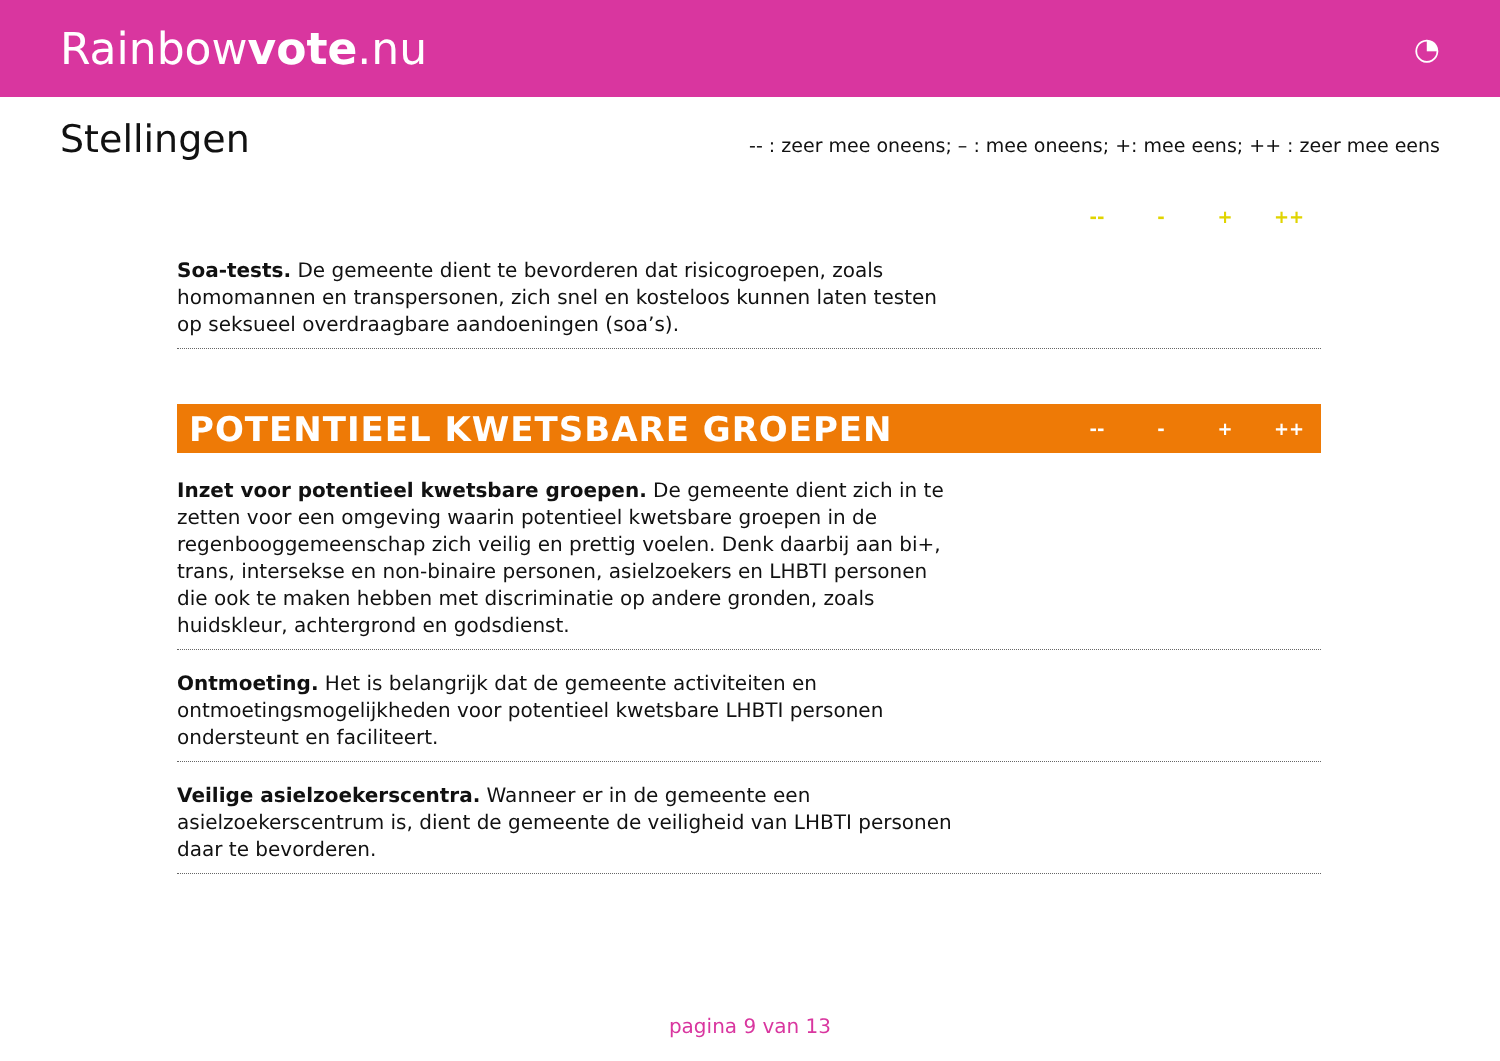Rainbowvote.nu
◔
Stellingen
-- : zeer mee oneens; – : mee oneens; +: mee eens; ++ : zeer mee eens
-- - + ++
Soa-tests. De gemeente dient te bevorderen dat risicogroepen, zoals homomannen en transpersonen, zich snel en kosteloos kunnen laten testen op seksueel overdraagbare aandoeningen (soa’s).
POTENTIEEL KWETSBARE GROEPEN
-- - + ++
Inzet voor potentieel kwetsbare groepen. De gemeente dient zich in te zetten voor een omgeving waarin potentieel kwetsbare groepen in de regenbooggemeenschap zich veilig en prettig voelen. Denk daarbij aan bi+, trans, intersekse en non-binaire personen, asielzoekers en LHBTI personen die ook te maken hebben met discriminatie op andere gronden, zoals huidskleur, achtergrond en godsdienst.
Ontmoeting. Het is belangrijk dat de gemeente activiteiten en ontmoetingsmogelijkheden voor potentieel kwetsbare LHBTI personen ondersteunt en faciliteert.
Veilige asielzoekerscentra. Wanneer er in de gemeente een asielzoekerscentrum is, dient de gemeente de veiligheid van LHBTI personen daar te bevorderen.
pagina 9 van 13